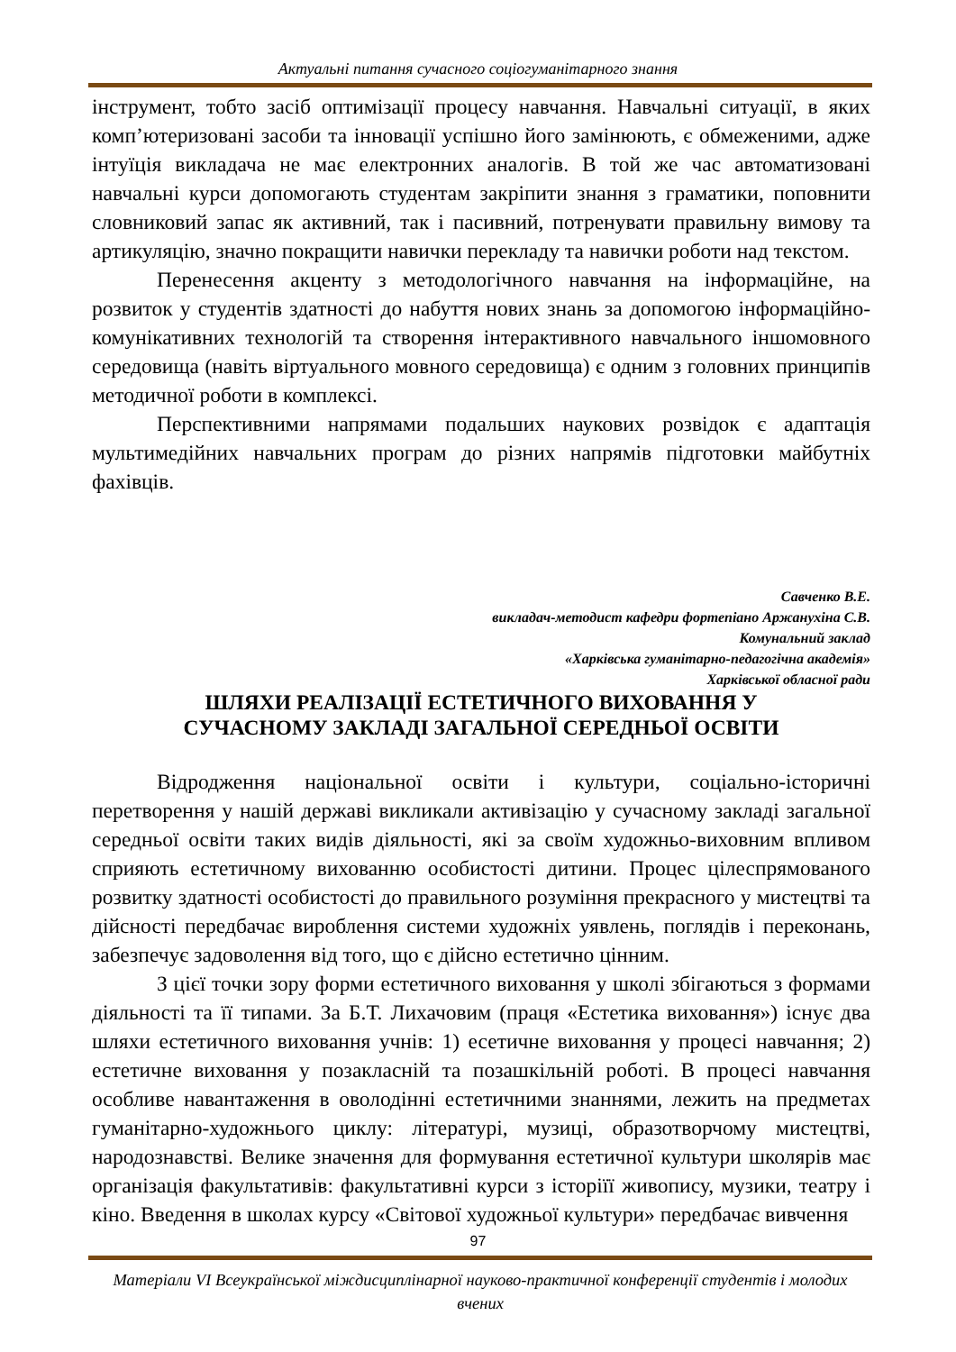Актуальні питання сучасного соціогуманітарного знання
інструмент, тобто засіб оптимізації процесу навчання. Навчальні ситуації, в яких комп’ютеризовані засоби та інновації успішно його замінюють, є обмеженими, адже інтуїція викладача не має електронних аналогів. В той же час автоматизовані навчальні курси допомогають студентам закріпити знання з граматики, поповнити словниковий запас як активний, так і пасивний, потренувати правильну вимову та артикуляцію, значно покращити навички перекладу та навички роботи над текстом.
Перенесення акценту з методологічного навчання на інформаційне, на розвиток у студентів здатності до набуття нових знань за допомогою інформаційно-комунікативних технологій та створення інтерактивного навчального іншомовного середовища (навіть віртуального мовного середовища) є одним з головних принципів методичної роботи в комплексі.
Перспективними напрямами подальших наукових розвідок є адаптація мультимедійних навчальних програм до різних напрямів підготовки майбутніх фахівців.
Савченко В.Е.
викладач-методист кафедри фортепіано Аржанухіна С.В.
Комунальний заклад
«Харківська гуманітарно-педагогічна академія»
Харківської обласної ради
ШЛЯХИ РЕАЛІЗАЦІЇ ЕСТЕТИЧНОГО ВИХОВАННЯ У
СУЧАСНОМУ ЗАКЛАДІ ЗАГАЛЬНОЇ СЕРЕДНЬОЇ ОСВІТИ
Відродження національної освіти і культури, соціально-історичні перетворення у нашій державі викликали активізацію у сучасному закладі загальної середньої освіти таких видів діяльності, які за своїм художньо-виховним впливом сприяють естетичному вихованню особистості дитини. Процес цілеспрямованого розвитку здатності особистості до правильного розуміння прекрасного у мистецтві та дійсності передбачає вироблення системи художніх уявлень, поглядів і переконань, забезпечує задоволення від того, що є дійсно естетично цінним.
З цієї точки зору форми естетичного виховання у школі збігаються з формами діяльності та її типами. За Б.Т. Лихачовим (праця «Естетика виховання») існує два шляхи естетичного виховання учнів: 1) есетичне виховання у процесі навчання; 2) естетичне виховання у позакласній та позашкільній роботі. В процесі навчання особливе навантаження в оволодінні естетичними знаннями, лежить на предметах гуманітарно-художнього циклу: літературі, музиці, образотворчому мистецтві, народознавстві. Велике значення для формування естетичної культури школярів має організація факультативів: факультативні курси з історіїї живопису, музики, театру і кіно. Введення в школах курсу «Світової художньої культури» передбачає вивчення
97
Матеріали VI Всеукраїнської міждисциплінарної науково-практичної конференції студентів і молодих вчених